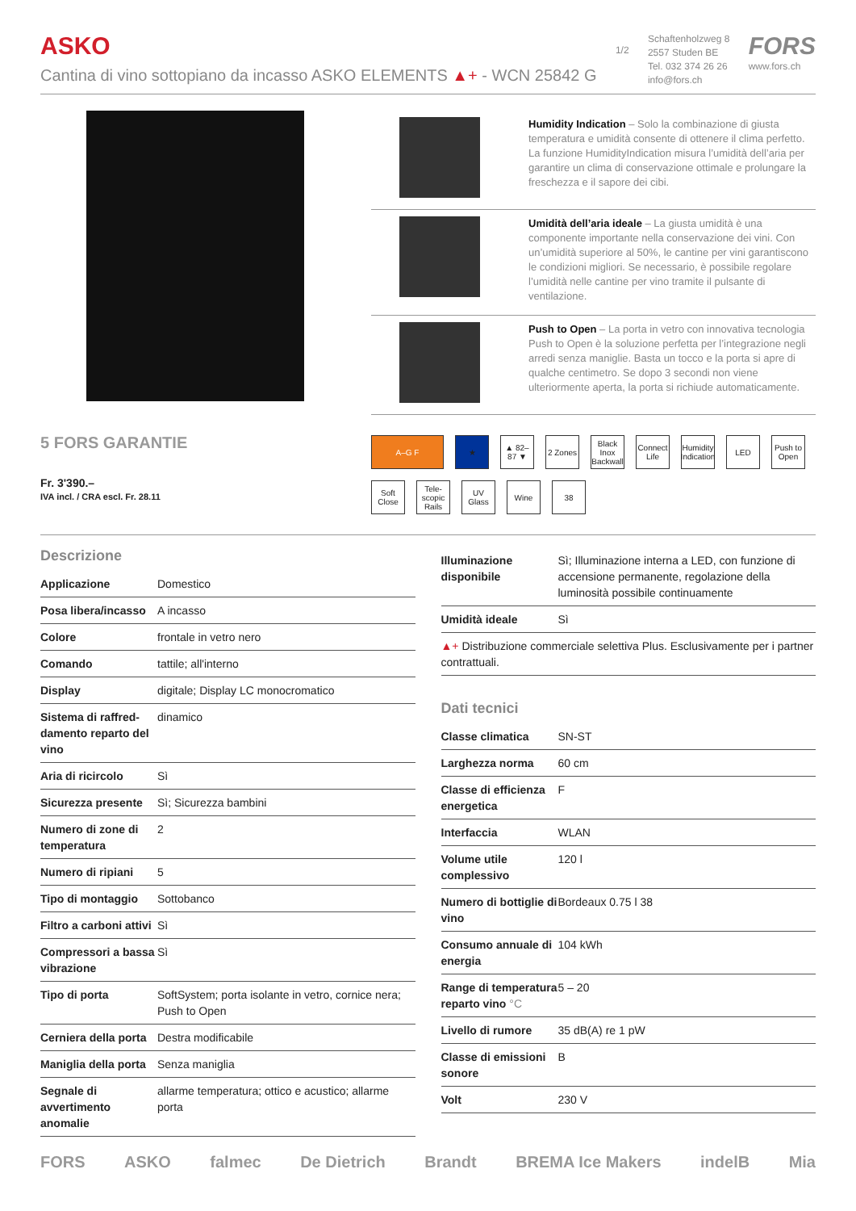ASKO
Cantina di vino sottopiano da incasso ASKO ELEMENTS ▲+ - WCN 25842 G
1/2
Schaftenholzweg 8
2557 Studen BE
Tel. 032 374 26 26
info@fors.ch
FORS
www.fors.ch
5 FORS GARANTIE
Fr. 3'390.–
IVA incl. / CRA escl. Fr. 28.11
Humidity Indication – Solo la combinazione di giusta temperatura e umidità consente di ottenere il clima perfetto. La funzione HumidityIndication misura l’umidità dell’aria per garantire un clima di conservazione ottimale e prolungare la freschezza e il sapore dei cibi.
Umidità dell’aria ideale – La giusta umidità è una componente importante nella conservazione dei vini. Con un’umidità superiore al 50%, le cantine per vini garantiscono le condizioni migliori. Se necessario, è possibile regolare l’umidità nelle cantine per vino tramite il pulsante di ventilazione.
Push to Open – La porta in vetro con innovativa tecnologia Push to Open è la soluzione perfetta per l’integrazione negli arredi senza maniglie. Basta un tocco e la porta si apre di qualche centimetro. Se dopo 3 secondi non viene ulteriormente aperta, la porta si richiude automaticamente.
A–G F
★
▲ 82–87 ▼
2 Zones
Black Inox Backwall
Connect Life
Humidity Indication
LED
Push to Open
Soft Close
Tele-scopic Rails
UV Glass
Wine
38
Descrizione
| Applicazione | Domestico |
| Posa libera/incasso | A incasso |
| Colore | frontale in vetro nero |
| Comando | tattile; all'interno |
| Display | digitale; Display LC monocromatico |
| Sistema di raffred-damento reparto del vino | dinamico |
| Aria di ricircolo | Sì |
| Sicurezza presente | Sì; Sicurezza bambini |
| Numero di zone di temperatura | 2 |
| Numero di ripiani | 5 |
| Tipo di montaggio | Sottobanco |
| Filtro a carboni attivi | Sì |
| Compressori a bassa vibrazione | Sì |
| Tipo di porta | SoftSystem; porta isolante in vetro, cornice nera; Push to Open |
| Cerniera della porta | Destra modificabile |
| Maniglia della porta | Senza maniglia |
| Segnale di avvertimento anomalie | allarme temperatura; ottico e acustico; allarme porta |
| Illuminazione disponibile | Sì; Illuminazione interna a LED, con funzione di accensione permanente, regolazione della luminosità possibile continuamente |
| Umidità ideale | Sì |
| ▲+ Distribuzione commerciale selettiva Plus. Esclusivamente per i partner contrattuali. | |
Dati tecnici
| Classe climatica | SN-ST |
| Larghezza norma | 60 cm |
| Classe di efficienza energetica | F |
| Interfaccia | WLAN |
| Volume utile complessivo | 120 l |
| Numero di bottiglie di vino | Bordeaux 0.75 l 38 |
| Consumo annuale di energia | 104 kWh |
| Range di temperatura reparto vino °C | 5 – 20 |
| Livello di rumore | 35 dB(A) re 1 pW |
| Classe di emissioni sonore | B |
| Volt | 230 V |
FORS ASKO falmec De Dietrich Brandt BREMA Ice Makers indelB Mia